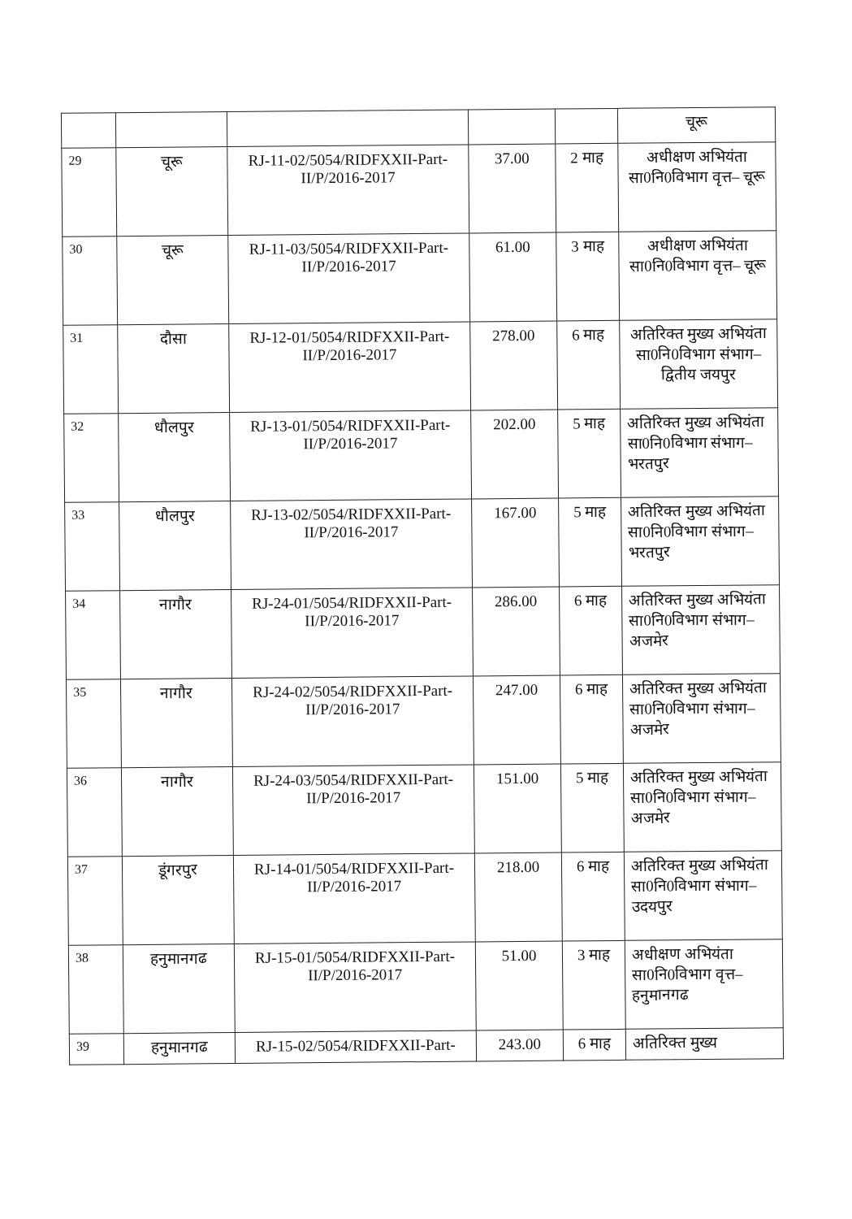| | | | | | चूरू |
| 29 | चूरू | RJ-11-02/5054/RIDFXXII-Part-II/P/2016-2017 | 37.00 | 2 माह | अधीक्षण अभियंता सा0नि0विभाग वृत्त– चूरू |
| 30 | चूरू | RJ-11-03/5054/RIDFXXII-Part-II/P/2016-2017 | 61.00 | 3 माह | अधीक्षण अभियंता सा0नि0विभाग वृत्त– चूरू |
| 31 | दौसा | RJ-12-01/5054/RIDFXXII-Part-II/P/2016-2017 | 278.00 | 6 माह | अतिरिक्त मुख्य अभियंता सा0नि0विभाग संभाग– द्वितीय जयपुर |
| 32 | धौलपुर | RJ-13-01/5054/RIDFXXII-Part-II/P/2016-2017 | 202.00 | 5 माह | अतिरिक्त मुख्य अभियंता सा0नि0विभाग संभाग– भरतपुर |
| 33 | धौलपुर | RJ-13-02/5054/RIDFXXII-Part-II/P/2016-2017 | 167.00 | 5 माह | अतिरिक्त मुख्य अभियंता सा0नि0विभाग संभाग– भरतपुर |
| 34 | नागौर | RJ-24-01/5054/RIDFXXII-Part-II/P/2016-2017 | 286.00 | 6 माह | अतिरिक्त मुख्य अभियंता सा0नि0विभाग संभाग– अजमेर |
| 35 | नागौर | RJ-24-02/5054/RIDFXXII-Part-II/P/2016-2017 | 247.00 | 6 माह | अतिरिक्त मुख्य अभियंता सा0नि0विभाग संभाग– अजमेर |
| 36 | नागौर | RJ-24-03/5054/RIDFXXII-Part-II/P/2016-2017 | 151.00 | 5 माह | अतिरिक्त मुख्य अभियंता सा0नि0विभाग संभाग– अजमेर |
| 37 | डूंगरपुर | RJ-14-01/5054/RIDFXXII-Part-II/P/2016-2017 | 218.00 | 6 माह | अतिरिक्त मुख्य अभियंता सा0नि0विभाग संभाग– उदयपुर |
| 38 | हनुमानगढ | RJ-15-01/5054/RIDFXXII-Part-II/P/2016-2017 | 51.00 | 3 माह | अधीक्षण अभियंता सा0नि0विभाग वृत्त– हनुमानगढ |
| 39 | हनुमानगढ | RJ-15-02/5054/RIDFXXII-Part- | 243.00 | 6 माह | अतिरिक्त मुख्य |